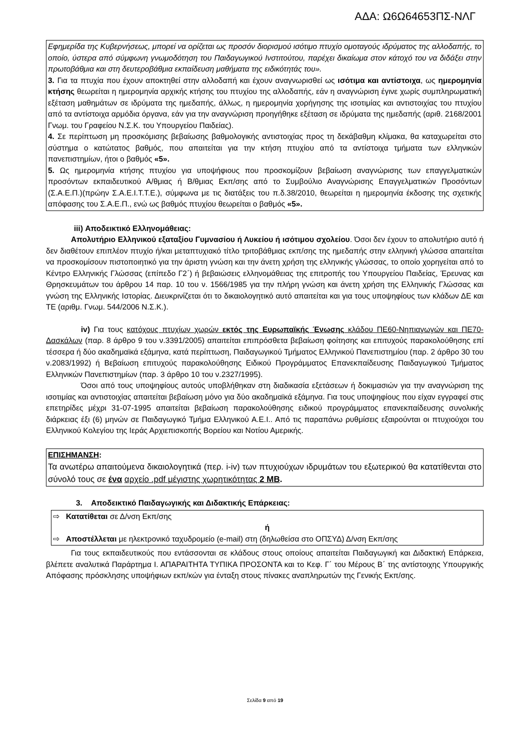ΑΔΑ: Ω6Ω64653ΠΣ-ΝΛΓ
Εφημερίδα της Κυβερνήσεως, μπορεί να ορίζεται ως προσόν διορισμού ισότιμο πτυχίο ομοταγούς ιδρύματος της αλλοδαπής, το οποίο, ύστερα από σύμφωνη γνωμοδότηση του Παιδαγωγικού Ινστιτούτου, παρέχει δικαίωμα στον κάτοχό του να διδάξει στην πρωτοβάθμια και στη δευτεροβάθμια εκπαίδευση μαθήματα της ειδικότητάς του».
3. Για τα πτυχία που έχουν αποκτηθεί στην αλλοδαπή και έχουν αναγνωρισθεί ως ισότιμα και αντίστοιχα, ως ημερομηνία κτήσης θεωρείται η ημερομηνία αρχικής κτήσης του πτυχίου της αλλοδαπής, εάν η αναγνώριση έγινε χωρίς συμπληρωματική εξέταση μαθημάτων σε ιδρύματα της ημεδαπής, άλλως, η ημερομηνία χορήγησης της ισοτιμίας και αντιστοιχίας του πτυχίου από τα αντίστοιχα αρμόδια όργανα, εάν για την αναγνώριση προηγήθηκε εξέταση σε ιδρύματα της ημεδαπής (αριθ. 2168/2001 Γνωμ. του Γραφείου Ν.Σ.Κ. του Υπουργείου Παιδείας).
4. Σε περίπτωση μη προσκόμισης βεβαίωσης βαθμολογικής αντιστοιχίας προς τη δεκάβαθμη κλίμακα, θα καταχωρείται στο σύστημα ο κατώτατος βαθμός, που απαιτείται για την κτήση πτυχίου από τα αντίστοιχα τμήματα των ελληνικών πανεπιστημίων, ήτοι ο βαθμός «5».
5. Ως ημερομηνία κτήσης πτυχίου για υποψήφιους που προσκομίζουν βεβαίωση αναγνώρισης των επαγγελματικών προσόντων εκπαιδευτικού Α/θμιας ή Β/θμιας Εκπ/σης από το Συμβούλιο Αναγνώρισης Επαγγελματικών Προσόντων (Σ.Α.Ε.Π.)(πρώην Σ.Α.Ε.Ι.Τ.Τ.Ε.), σύμφωνα με τις διατάξεις του π.δ.38/2010, θεωρείται η ημερομηνία έκδοσης της σχετικής απόφασης του Σ.Α.Ε.Π., ενώ ως βαθμός πτυχίου θεωρείται ο βαθμός «5».
iii) Αποδεικτικό Ελληνομάθειας:
Απολυτήριο Ελληνικού εξαταξίου Γυμνασίου ή Λυκείου ή ισότιμου σχολείου. Όσοι δεν έχουν το απολυτήριο αυτό ή δεν διαθέτουν επιπλέον πτυχίο ή/και μεταπτυχιακό τίτλο τριτοβάθμιας εκπ/σης της ημεδαπής στην ελληνική γλώσσα απαιτείται να προσκομίσουν πιστοποιητικό για την άριστη γνώση και την άνετη χρήση της ελληνικής γλώσσας, το οποίο χορηγείται από το Κέντρο Ελληνικής Γλώσσας (επίπεδο Γ2΄) ή βεβαιώσεις ελληνομάθειας της επιτροπής του Υπουργείου Παιδείας, Έρευνας και Θρησκευμάτων του άρθρου 14 παρ. 10 του ν. 1566/1985 για την πλήρη γνώση και άνετη χρήση της Ελληνικής Γλώσσας και γνώση της Ελληνικής Ιστορίας. Διευκρινίζεται ότι το δικαιολογητικό αυτό απαιτείται και για τους υποψηφίους των κλάδων ΔΕ και ΤΕ (αριθμ. Γνωμ. 544/2006 Ν.Σ.Κ.).
iv) Για τους κατόχους πτυχίων χωρών εκτός της Ευρωπαϊκής Ένωσης κλάδου ΠΕ60-Νηπιαγωγών και ΠΕ70-Δασκάλων (παρ. 8 άρθρο 9 του ν.3391/2005) απαιτείται επιπρόσθετα βεβαίωση φοίτησης και επιτυχούς παρακολούθησης επί τέσσερα ή δύο ακαδημαϊκά εξάμηνα, κατά περίπτωση, Παιδαγωγικού Τμήματος Ελληνικού Πανεπιστημίου (παρ. 2 άρθρο 30 του ν.2083/1992) ή Βεβαίωση επιτυχούς παρακολούθησης Ειδικού Προγράμματος Επανεκπαίδευσης Παιδαγωγικού Τμήματος Ελληνικών Πανεπιστημίων (παρ. 3 άρθρο 10 του ν.2327/1995).
Όσοι από τους υποψηφίους αυτούς υποβλήθηκαν στη διαδικασία εξετάσεων ή δοκιμασιών για την αναγνώριση της ισοτιμίας και αντιστοιχίας απαιτείται βεβαίωση μόνο για δύο ακαδημαϊκά εξάμηνα. Για τους υποψηφίους που είχαν εγγραφεί στις επετηρίδες μέχρι 31-07-1995 απαιτείται βεβαίωση παρακολούθησης ειδικού προγράμματος επανεκπαίδευσης συνολικής διάρκειας έξι (6) μηνών σε Παιδαγωγικό Τμήμα Ελληνικού Α.Ε.Ι.. Από τις παραπάνω ρυθμίσεις εξαιρούνται οι πτυχιούχοι του Ελληνικού Κολεγίου της Ιεράς Αρχιεπισκοπής Βορείου και Νοτίου Αμερικής.
ΕΠΙΣΗΜΑΝΣΗ:
Τα ανωτέρω απαιτούμενα δικαιολογητικά (περ. i-iv) των πτυχιούχων ιδρυμάτων του εξωτερικού θα κατατίθενται στο σύνολό τους σε ένα αρχείο .pdf μέγιστης χωρητικότητας 2 MB.
3. Αποδεικτικό Παιδαγωγικής και Διδακτικής Επάρκειας:
⇨ Κατατίθεται σε Δ/νση Εκπ/σης
ή
⇨ Αποστέλλεται με ηλεκτρονικό ταχυδρομείο (e-mail) στη (δηλωθείσα στο ΟΠΣΥΔ) Δ/νση Εκπ/σης
Για τους εκπαιδευτικούς που εντάσσονται σε κλάδους στους οποίους απαιτείται Παιδαγωγική και Διδακτική Επάρκεια, βλέπετε αναλυτικά Παράρτημα Ι. ΑΠΑΡΑΙΤΗΤΑ ΤΥΠΙΚΑ ΠΡΟΣΟΝΤΑ και το Κεφ. Γ΄ του Μέρους Β΄ της αντίστοιχης Υπουργικής Απόφασης πρόσκλησης υποψήφιων εκπ/κών για ένταξη στους πίνακες αναπληρωτών της Γενικής Εκπ/σης.
Σελίδα 9 από 19